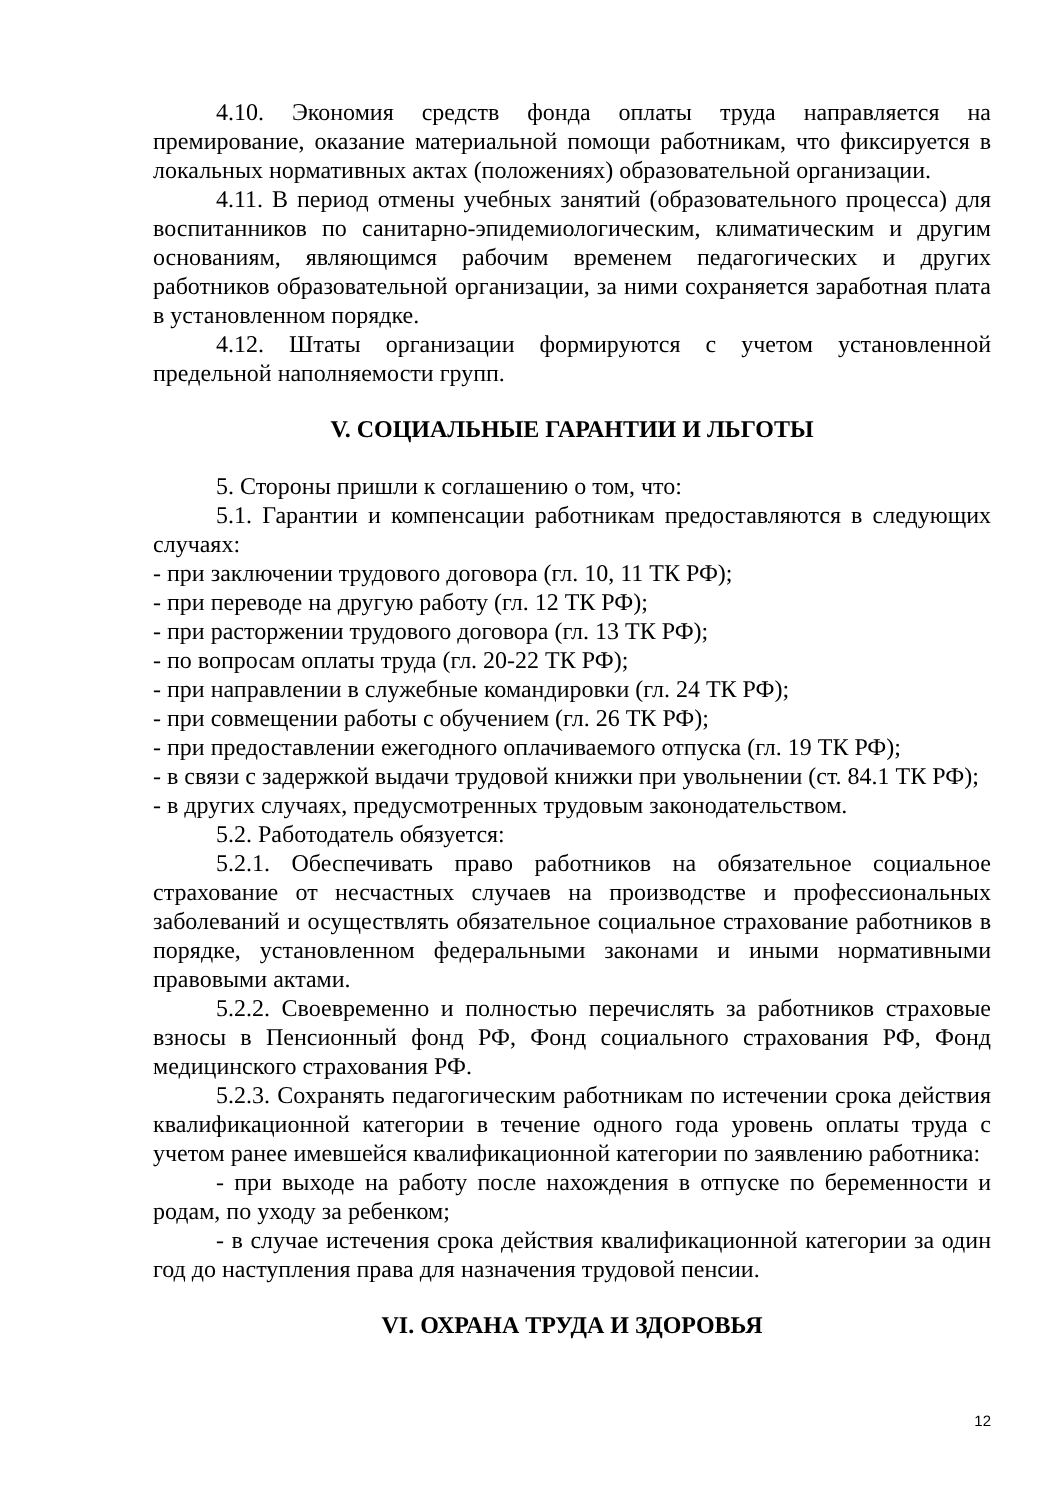4.10. Экономия средств фонда оплаты труда направляется на премирование, оказание материальной помощи работникам, что фиксируется в локальных нормативных актах (положениях) образовательной организации.
4.11. В период отмены учебных занятий (образовательного процесса) для воспитанников по санитарно-эпидемиологическим, климатическим и другим основаниям, являющимся рабочим временем педагогических и других работников образовательной организации, за ними сохраняется заработная плата в установленном порядке.
4.12. Штаты организации формируются с учетом установленной предельной наполняемости групп.
V. СОЦИАЛЬНЫЕ ГАРАНТИИ И ЛЬГОТЫ
5. Стороны пришли к соглашению о том, что:
5.1. Гарантии и компенсации работникам предоставляются в следующих случаях:
- при заключении трудового договора (гл. 10, 11 ТК РФ);
- при переводе на другую работу (гл. 12 ТК РФ);
- при расторжении трудового договора (гл. 13 ТК РФ);
- по вопросам оплаты труда (гл. 20-22 ТК РФ);
- при направлении в служебные командировки (гл. 24 ТК РФ);
- при совмещении работы с обучением (гл. 26 ТК РФ);
- при предоставлении ежегодного оплачиваемого отпуска (гл. 19 ТК РФ);
- в связи с задержкой выдачи трудовой книжки при увольнении (ст. 84.1 ТК РФ);
- в других случаях, предусмотренных трудовым законодательством.
5.2. Работодатель обязуется:
5.2.1. Обеспечивать право работников на обязательное социальное страхование от несчастных случаев на производстве и профессиональных заболеваний и осуществлять обязательное социальное страхование работников в порядке, установленном федеральными законами и иными нормативными правовыми актами.
5.2.2. Своевременно и полностью перечислять за работников страховые взносы в Пенсионный фонд РФ, Фонд социального страхования РФ, Фонд медицинского страхования РФ.
5.2.3. Сохранять педагогическим работникам по истечении срока действия квалификационной категории в течение одного года уровень оплаты труда с учетом ранее имевшейся квалификационной категории по заявлению работника:
- при выходе на работу после нахождения в отпуске по беременности и родам, по уходу за ребенком;
- в случае истечения срока действия квалификационной категории за один год до наступления права для назначения трудовой пенсии.
VI. ОХРАНА ТРУДА И ЗДОРОВЬЯ
12